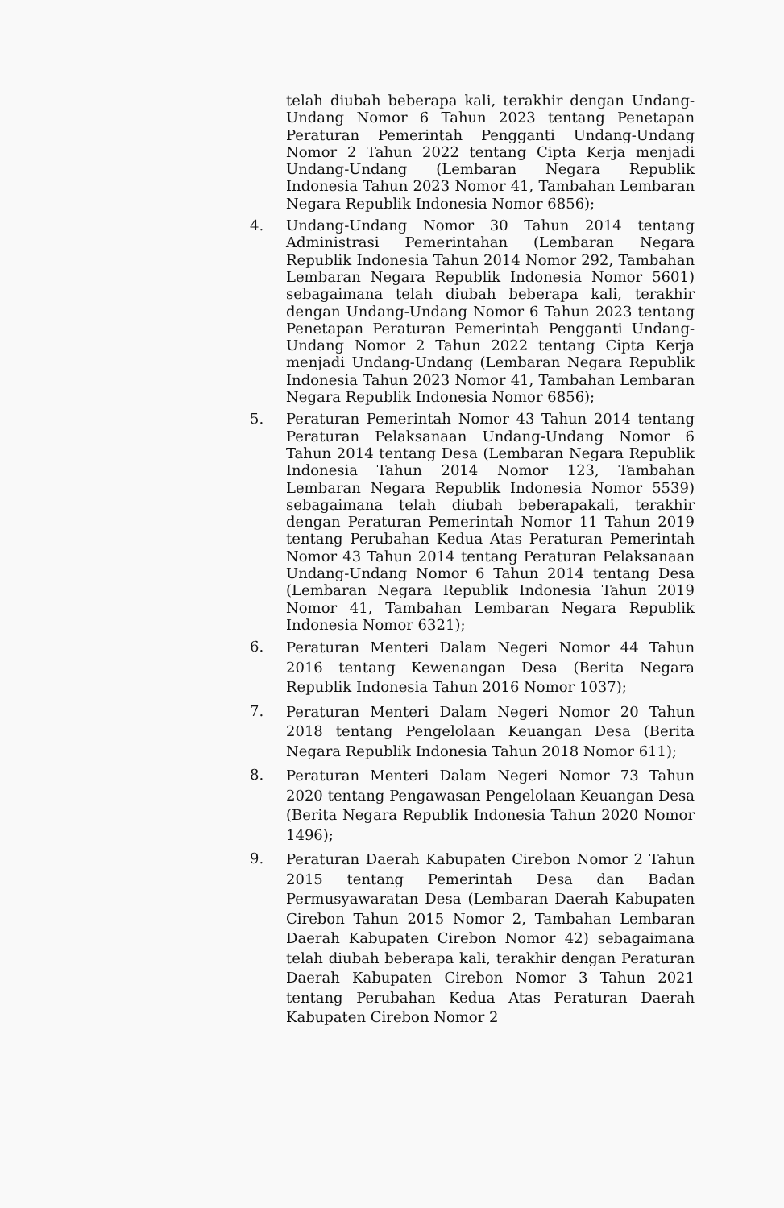telah diubah beberapa kali, terakhir dengan Undang-Undang Nomor 6 Tahun 2023 tentang Penetapan Peraturan Pemerintah Pengganti Undang-Undang Nomor 2 Tahun 2022 tentang Cipta Kerja menjadi Undang-Undang (Lembaran Negara Republik Indonesia Tahun 2023 Nomor 41, Tambahan Lembaran Negara Republik Indonesia Nomor 6856);
4.
Undang-Undang Nomor 30 Tahun 2014 tentang Administrasi Pemerintahan (Lembaran Negara Republik Indonesia Tahun 2014 Nomor 292, Tambahan Lembaran Negara Republik Indonesia Nomor 5601) sebagaimana telah diubah beberapa kali, terakhir dengan Undang-Undang Nomor 6 Tahun 2023 tentang Penetapan Peraturan Pemerintah Pengganti Undang-Undang Nomor 2 Tahun 2022 tentang Cipta Kerja menjadi Undang-Undang (Lembaran Negara Republik Indonesia Tahun 2023 Nomor 41, Tambahan Lembaran Negara Republik Indonesia Nomor 6856);
5.
Peraturan Pemerintah Nomor 43 Tahun 2014 tentang Peraturan Pelaksanaan Undang-Undang Nomor 6 Tahun 2014 tentang Desa (Lembaran Negara Republik Indonesia Tahun 2014 Nomor 123, Tambahan Lembaran Negara Republik Indonesia Nomor 5539) sebagaimana telah diubah beberapakali, terakhir dengan Peraturan Pemerintah Nomor 11 Tahun 2019 tentang Perubahan Kedua Atas Peraturan Pemerintah Nomor 43 Tahun 2014 tentang Peraturan Pelaksanaan Undang-Undang Nomor 6 Tahun 2014 tentang Desa (Lembaran Negara Republik Indonesia Tahun 2019 Nomor 41, Tambahan Lembaran Negara Republik Indonesia Nomor 6321);
6.
Peraturan Menteri Dalam Negeri Nomor 44 Tahun 2016 tentang Kewenangan Desa (Berita Negara Republik Indonesia Tahun 2016 Nomor 1037);
7.
Peraturan Menteri Dalam Negeri Nomor 20 Tahun 2018 tentang Pengelolaan Keuangan Desa (Berita Negara Republik Indonesia Tahun 2018 Nomor 611);
8.
Peraturan Menteri Dalam Negeri Nomor 73 Tahun 2020 tentang Pengawasan Pengelolaan Keuangan Desa (Berita Negara Republik Indonesia Tahun 2020 Nomor 1496);
9.
Peraturan Daerah Kabupaten Cirebon Nomor 2 Tahun 2015 tentang Pemerintah Desa dan Badan Permusyawaratan Desa (Lembaran Daerah Kabupaten Cirebon Tahun 2015 Nomor 2, Tambahan Lembaran Daerah Kabupaten Cirebon Nomor 42) sebagaimana telah diubah beberapa kali, terakhir dengan Peraturan Daerah Kabupaten Cirebon Nomor 3 Tahun 2021 tentang Perubahan Kedua Atas Peraturan Daerah Kabupaten Cirebon Nomor 2